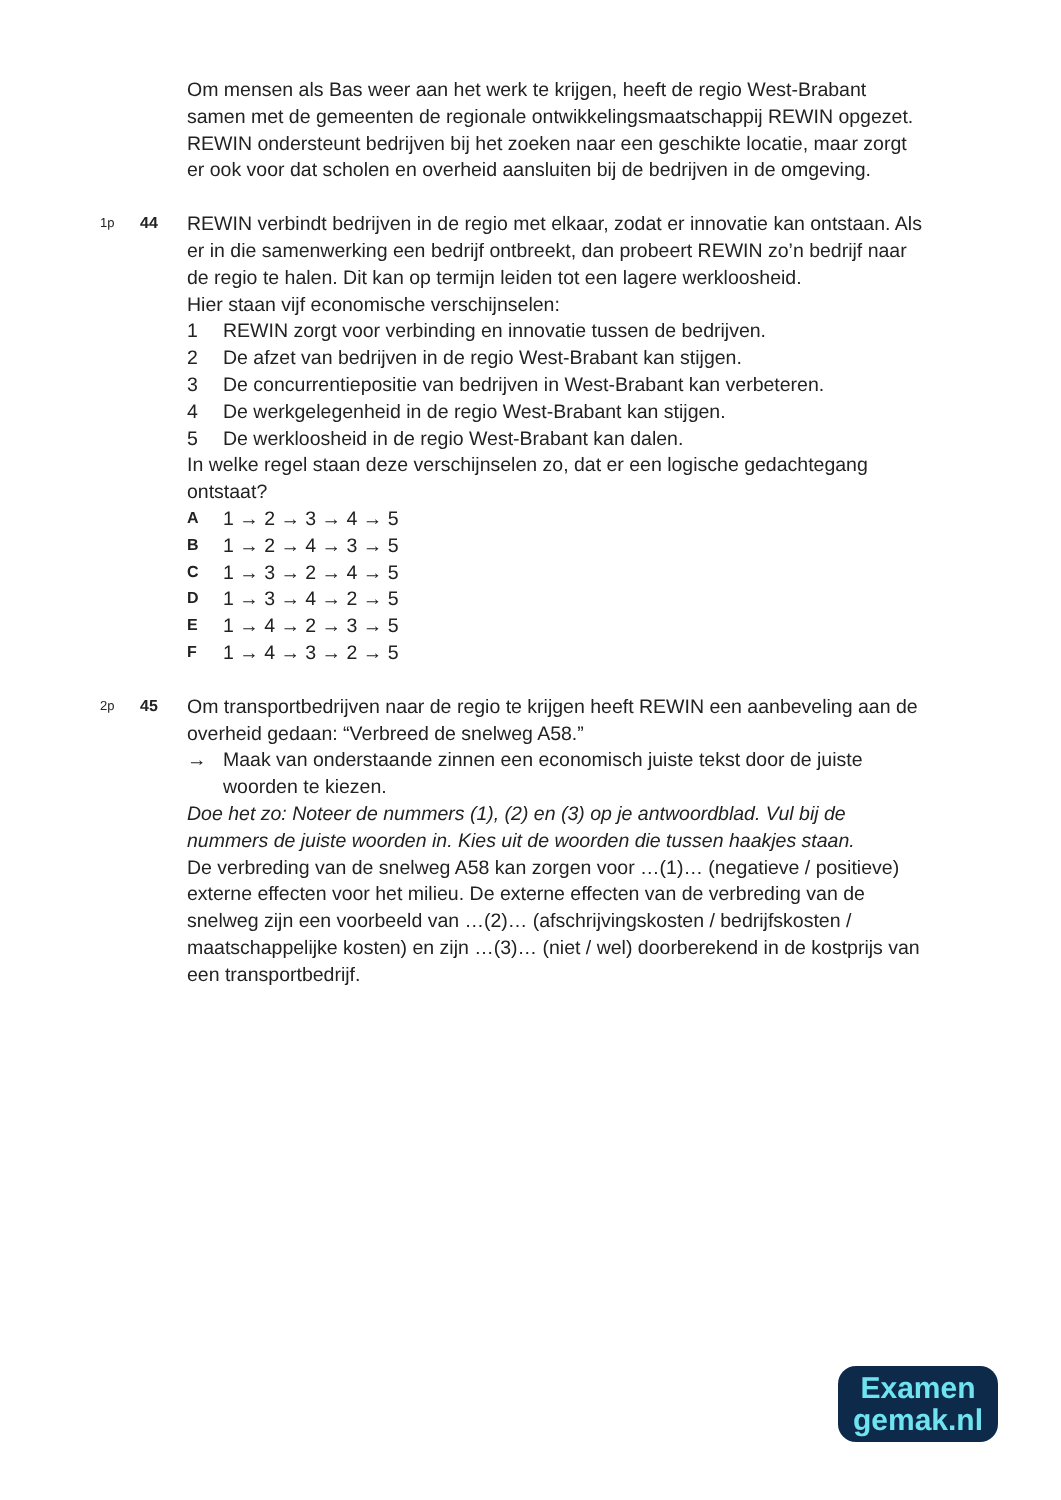Om mensen als Bas weer aan het werk te krijgen, heeft de regio West-Brabant samen met de gemeenten de regionale ontwikkelingsmaatschappij REWIN opgezet. REWIN ondersteunt bedrijven bij het zoeken naar een geschikte locatie, maar zorgt er ook voor dat scholen en overheid aansluiten bij de bedrijven in de omgeving.
1p
44
REWIN verbindt bedrijven in de regio met elkaar, zodat er innovatie kan ontstaan. Als er in die samenwerking een bedrijf ontbreekt, dan probeert REWIN zo’n bedrijf naar de regio te halen. Dit kan op termijn leiden tot een lagere werkloosheid.
Hier staan vijf economische verschijnselen:
1 REWIN zorgt voor verbinding en innovatie tussen de bedrijven.
2 De afzet van bedrijven in de regio West-Brabant kan stijgen.
3 De concurrentiepositie van bedrijven in West-Brabant kan verbeteren.
4 De werkgelegenheid in de regio West-Brabant kan stijgen.
5 De werkloosheid in de regio West-Brabant kan dalen.
In welke regel staan deze verschijnselen zo, dat er een logische gedachtegang ontstaat?
A 1 → 2 → 3 → 4 → 5
B 1 → 2 → 4 → 3 → 5
C 1 → 3 → 2 → 4 → 5
D 1 → 3 → 4 → 2 → 5
E 1 → 4 → 2 → 3 → 5
F 1 → 4 → 3 → 2 → 5
2p
45
Om transportbedrijven naar de regio te krijgen heeft REWIN een aanbeveling aan de overheid gedaan: “Verbreed de snelweg A58.”
→ Maak van onderstaande zinnen een economisch juiste tekst door de juiste woorden te kiezen.
Doe het zo: Noteer de nummers (1), (2) en (3) op je antwoordblad. Vul bij de nummers de juiste woorden in. Kies uit de woorden die tussen haakjes staan.
De verbreding van de snelweg A58 kan zorgen voor …(1)… (negatieve / positieve) externe effecten voor het milieu. De externe effecten van de verbreding van de snelweg zijn een voorbeeld van …(2)… (afschrijvingskosten / bedrijfskosten / maatschappelijke kosten) en zijn …(3)… (niet / wel) doorberekend in de kostprijs van een transportbedrijf.
Examen
gemak.nl